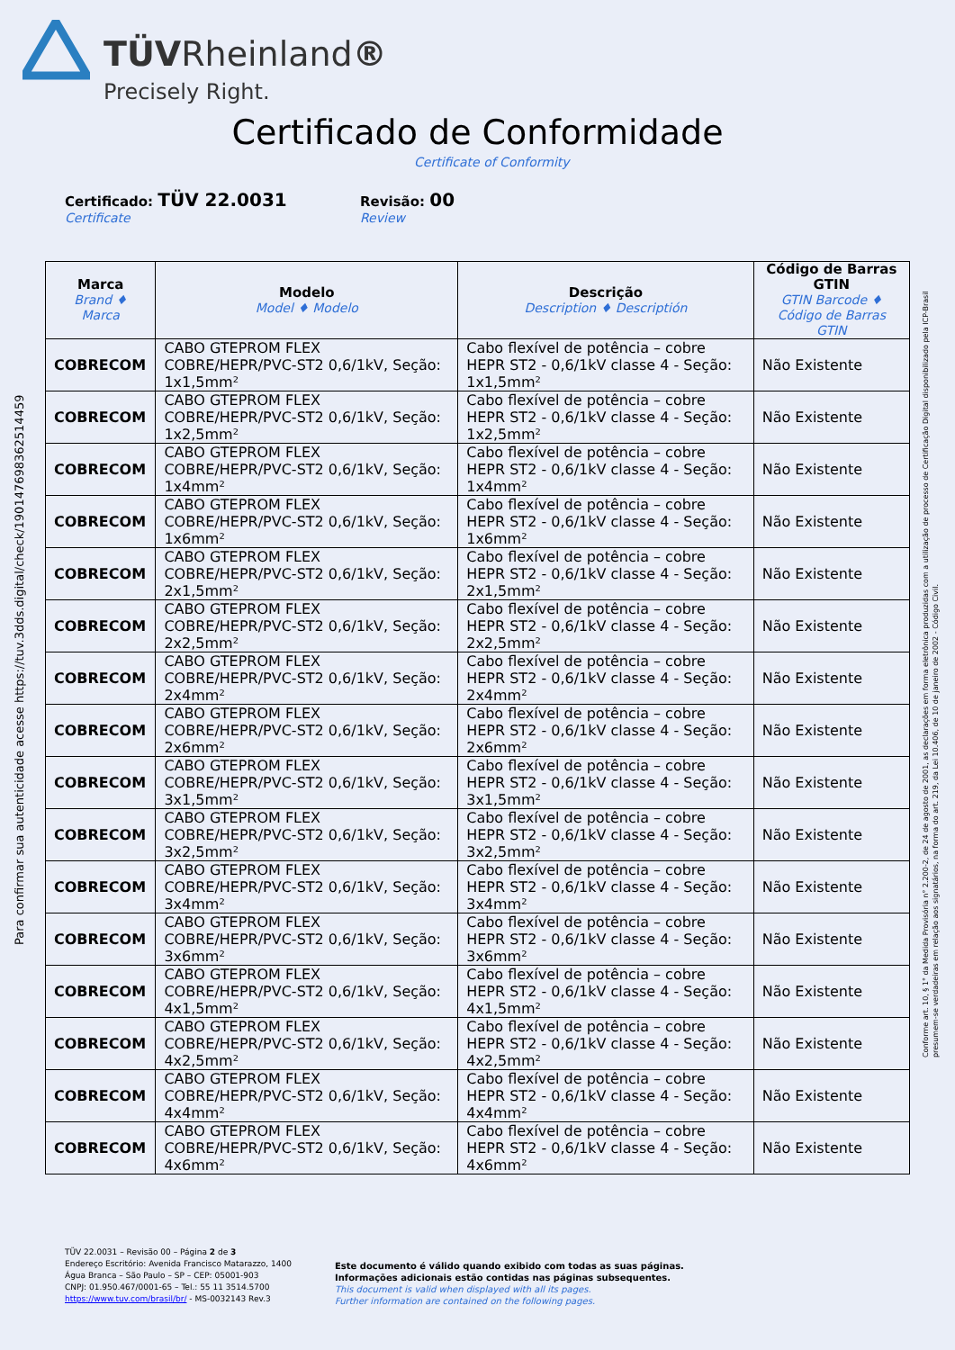TÜVRheinland®
Precisely Right.
Certificado de Conformidade
Certificate of Conformity
Certificado: TÜV 22.0031
Certificate
Revisão: 00
Review
| Marca Brand ♦ Marca | Modelo Model ♦ Modelo | Descrição Description ♦ Descriptión | Código de Barras GTIN GTIN Barcode ♦ Código de Barras GTIN |
| --- | --- | --- | --- |
| COBRECOM | CABO GTEPROM FLEX COBRE/HEPR/PVC-ST2 0,6/1kV, Seção: 1x1,5mm² | Cabo flexível de potência – cobre HEPR ST2 - 0,6/1kV classe 4 - Seção: 1x1,5mm² | Não Existente |
| COBRECOM | CABO GTEPROM FLEX COBRE/HEPR/PVC-ST2 0,6/1kV, Seção: 1x2,5mm² | Cabo flexível de potência – cobre HEPR ST2 - 0,6/1kV classe 4 - Seção: 1x2,5mm² | Não Existente |
| COBRECOM | CABO GTEPROM FLEX COBRE/HEPR/PVC-ST2 0,6/1kV, Seção: 1x4mm² | Cabo flexível de potência – cobre HEPR ST2 - 0,6/1kV classe 4 - Seção: 1x4mm² | Não Existente |
| COBRECOM | CABO GTEPROM FLEX COBRE/HEPR/PVC-ST2 0,6/1kV, Seção: 1x6mm² | Cabo flexível de potência – cobre HEPR ST2 - 0,6/1kV classe 4 - Seção: 1x6mm² | Não Existente |
| COBRECOM | CABO GTEPROM FLEX COBRE/HEPR/PVC-ST2 0,6/1kV, Seção: 2x1,5mm² | Cabo flexível de potência – cobre HEPR ST2 - 0,6/1kV classe 4 - Seção: 2x1,5mm² | Não Existente |
| COBRECOM | CABO GTEPROM FLEX COBRE/HEPR/PVC-ST2 0,6/1kV, Seção: 2x2,5mm² | Cabo flexível de potência – cobre HEPR ST2 - 0,6/1kV classe 4 - Seção: 2x2,5mm² | Não Existente |
| COBRECOM | CABO GTEPROM FLEX COBRE/HEPR/PVC-ST2 0,6/1kV, Seção: 2x4mm² | Cabo flexível de potência – cobre HEPR ST2 - 0,6/1kV classe 4 - Seção: 2x4mm² | Não Existente |
| COBRECOM | CABO GTEPROM FLEX COBRE/HEPR/PVC-ST2 0,6/1kV, Seção: 2x6mm² | Cabo flexível de potência – cobre HEPR ST2 - 0,6/1kV classe 4 - Seção: 2x6mm² | Não Existente |
| COBRECOM | CABO GTEPROM FLEX COBRE/HEPR/PVC-ST2 0,6/1kV, Seção: 3x1,5mm² | Cabo flexível de potência – cobre HEPR ST2 - 0,6/1kV classe 4 - Seção: 3x1,5mm² | Não Existente |
| COBRECOM | CABO GTEPROM FLEX COBRE/HEPR/PVC-ST2 0,6/1kV, Seção: 3x2,5mm² | Cabo flexível de potência – cobre HEPR ST2 - 0,6/1kV classe 4 - Seção: 3x2,5mm² | Não Existente |
| COBRECOM | CABO GTEPROM FLEX COBRE/HEPR/PVC-ST2 0,6/1kV, Seção: 3x4mm² | Cabo flexível de potência – cobre HEPR ST2 - 0,6/1kV classe 4 - Seção: 3x4mm² | Não Existente |
| COBRECOM | CABO GTEPROM FLEX COBRE/HEPR/PVC-ST2 0,6/1kV, Seção: 3x6mm² | Cabo flexível de potência – cobre HEPR ST2 - 0,6/1kV classe 4 - Seção: 3x6mm² | Não Existente |
| COBRECOM | CABO GTEPROM FLEX COBRE/HEPR/PVC-ST2 0,6/1kV, Seção: 4x1,5mm² | Cabo flexível de potência – cobre HEPR ST2 - 0,6/1kV classe 4 - Seção: 4x1,5mm² | Não Existente |
| COBRECOM | CABO GTEPROM FLEX COBRE/HEPR/PVC-ST2 0,6/1kV, Seção: 4x2,5mm² | Cabo flexível de potência – cobre HEPR ST2 - 0,6/1kV classe 4 - Seção: 4x2,5mm² | Não Existente |
| COBRECOM | CABO GTEPROM FLEX COBRE/HEPR/PVC-ST2 0,6/1kV, Seção: 4x4mm² | Cabo flexível de potência – cobre HEPR ST2 - 0,6/1kV classe 4 - Seção: 4x4mm² | Não Existente |
| COBRECOM | CABO GTEPROM FLEX COBRE/HEPR/PVC-ST2 0,6/1kV, Seção: 4x6mm² | Cabo flexível de potência – cobre HEPR ST2 - 0,6/1kV classe 4 - Seção: 4x6mm² | Não Existente |
Para confirmar sua autenticidade acesse https://tuv.3dds.digital/check/19014769836251445​9
Conforme art. 10, § 1° da Medida Provisória n° 2.200-2, de 24 de agosto de 2001, as declarações em forma eletrônica produzidas com a utilização de processo de Certificação Digital disponibilizado pela ICP-Brasil
presumem-se verdadeiras em relação aos signatários, na forma do art. 219, da Lei 10.406, de 10 de janeiro de 2002 - Código Civil.
TÜV 22.0031 – Revisão 00 – Página 2 de 3
Endereço Escritório: Avenida Francisco Matarazzo, 1400
Água Branca – São Paulo – SP – CEP: 05001-903
CNPJ: 01.950.467/0001-65 – Tel.: 55 11 3514.5700
https://www.tuv.com/brasil/br/ - MS-0032143 Rev.3
Este documento é válido quando exibido com todas as suas páginas.
Informações adicionais estão contidas nas páginas subsequentes.
This document is valid when displayed with all its pages.
Further information are contained on the following pages.